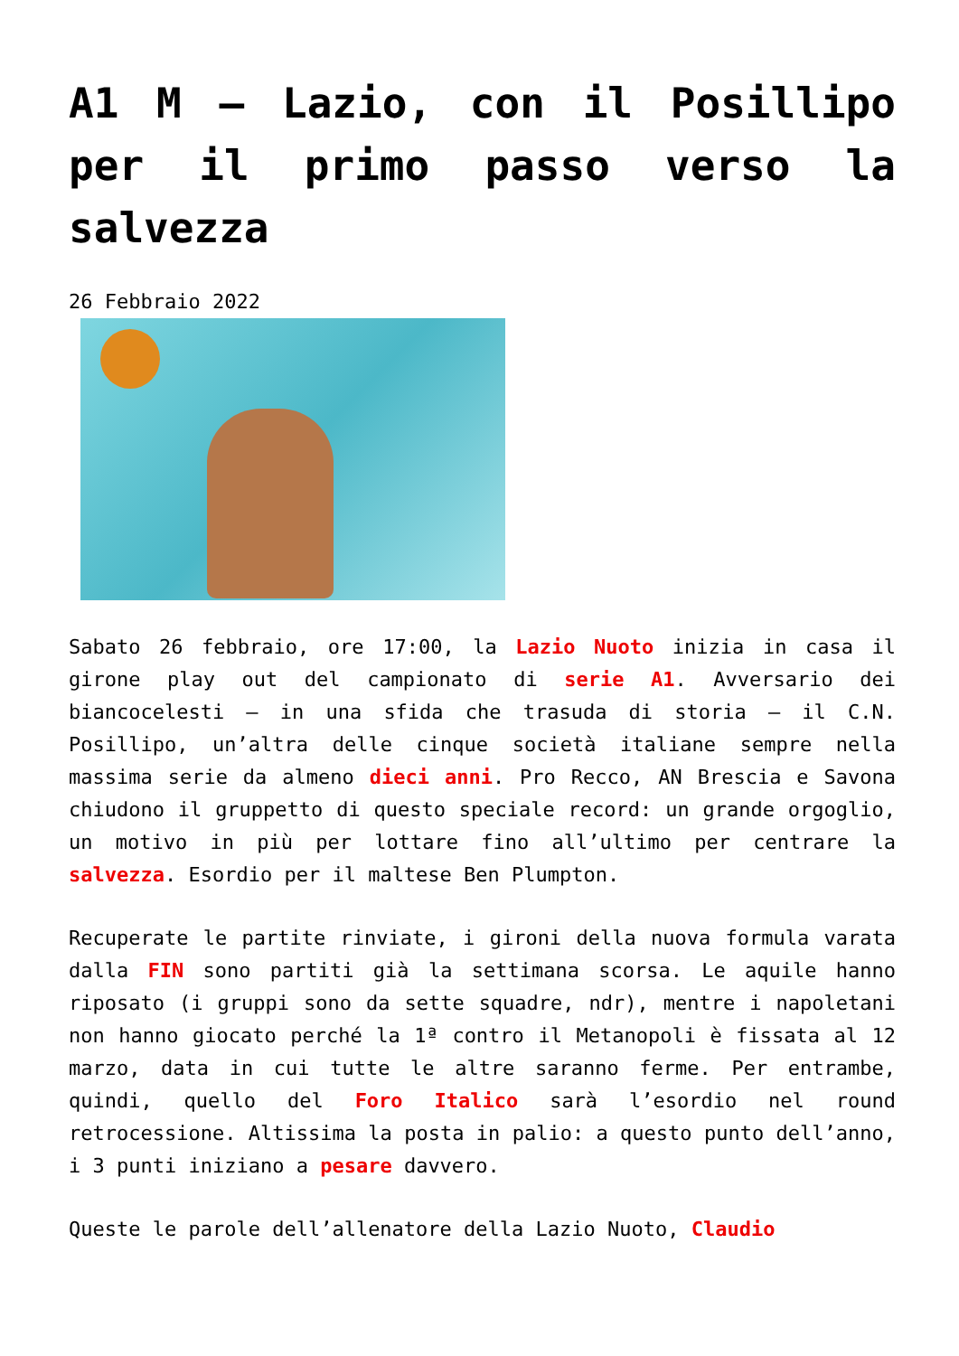A1 M – Lazio, con il Posillipo per il primo passo verso la salvezza
26 Febbraio 2022
Sabato 26 febbraio, ore 17:00, la Lazio Nuoto inizia in casa il girone play out del campionato di serie A1. Avversario dei biancocelesti – in una sfida che trasuda di storia – il C.N. Posillipo, un’altra delle cinque società italiane sempre nella massima serie da almeno dieci anni. Pro Recco, AN Brescia e Savona chiudono il gruppetto di questo speciale record: un grande orgoglio, un motivo in più per lottare fino all’ultimo per centrare la salvezza. Esordio per il maltese Ben Plumpton.
Recuperate le partite rinviate, i gironi della nuova formula varata dalla FIN sono partiti già la settimana scorsa. Le aquile hanno riposato (i gruppi sono da sette squadre, ndr), mentre i napoletani non hanno giocato perché la 1ª contro il Metanopoli è fissata al 12 marzo, data in cui tutte le altre saranno ferme. Per entrambe, quindi, quello del Foro Italico sarà l’esordio nel round retrocessione. Altissima la posta in palio: a questo punto dell’anno, i 3 punti iniziano a pesare davvero.
Queste le parole dell’allenatore della Lazio Nuoto, Claudio